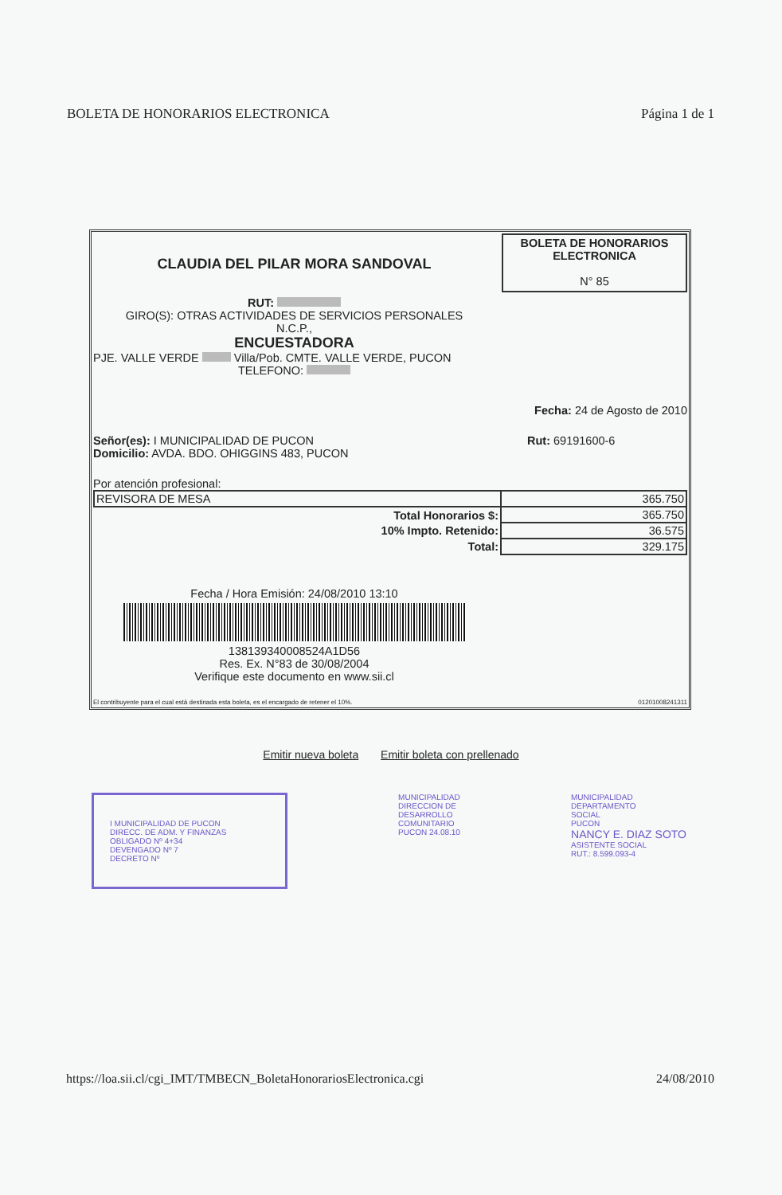BOLETA DE HONORARIOS ELECTRONICA Página 1 de 1
CLAUDIA DEL PILAR MORA SANDOVAL
RUT:
GIRO(S): OTRAS ACTIVIDADES DE SERVICIOS PERSONALES
N.C.P.,
ENCUESTADORA
PJE. VALLE VERDE Villa/Pob. CMTE. VALLE VERDE, PUCON
TELEFONO:
BOLETA DE HONORARIOS
ELECTRONICA
N° 85
Fecha: 24 de Agosto de 2010
Señor(es): I MUNICIPALIDAD DE PUCON
Domicilio: AVDA. BDO. OHIGGINS 483, PUCON
Rut: 69191600-6
Por atención profesional:
| REVISORA DE MESA | 365.750 |
| Total Honorarios $: | 365.750 |
| 10% Impto. Retenido: | 36.575 |
| Total: | 329.175 |
Fecha / Hora Emisión: 24/08/2010 13:10
138139340008524A1D56
Res. Ex. N°83 de 30/08/2004
Verifique este documento en www.sii.cl
El contribuyente para el cual está destinada esta boleta, es el encargado de retener el 10%. 01201008241311
Emitir nueva boleta Emitir boleta con prellenado
I MUNICIPALIDAD DE PUCON
DIRECC. DE ADM. Y FINANZAS
OBLIGADO Nº 4+34
DEVENGADO Nº 7
DECRETO Nº
MUNICIPALIDAD
DIRECCION DE
DESARROLLO
COMUNITARIO
PUCON 24.08.10
MUNICIPALIDAD
DEPARTAMENTO
SOCIAL
PUCON
NANCY E. DIAZ SOTO
ASISTENTE SOCIAL
RUT.: 8.599.093-4
https://loa.sii.cl/cgi_IMT/TMBECN_BoletaHonorariosElectronica.cgi 24/08/2010